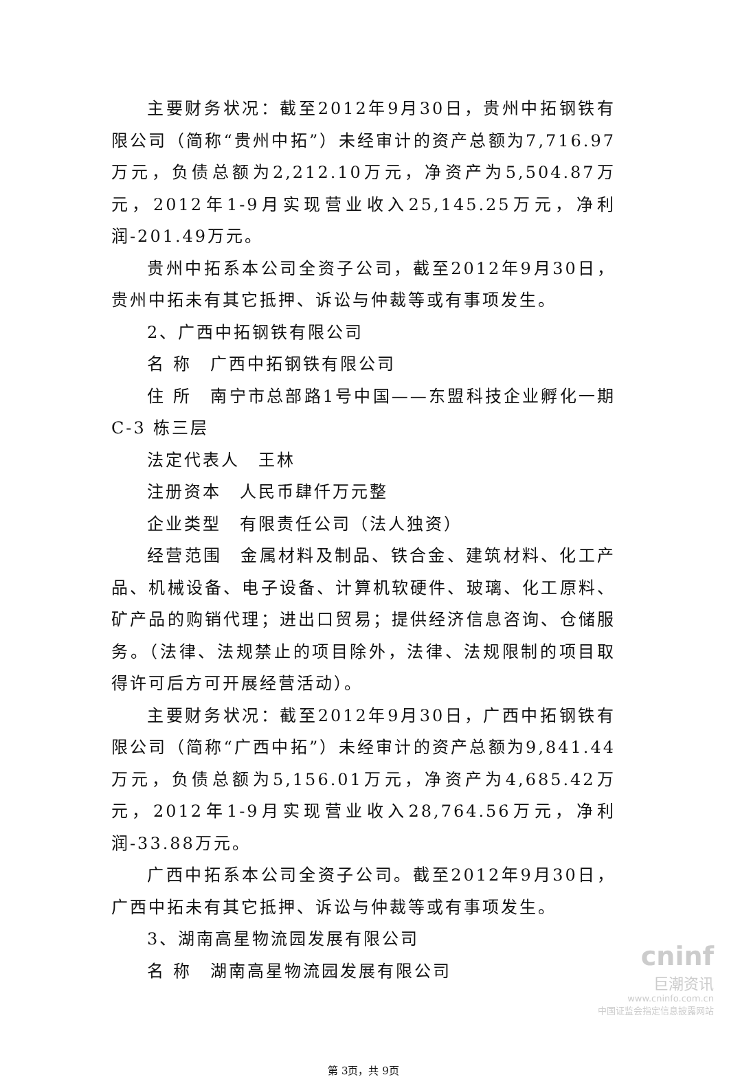主要财务状况：截至2012年9月30日，贵州中拓钢铁有限公司（简称“贵州中拓”）未经审计的资产总额为7,716.97万元，负债总额为2,212.10万元，净资产为5,504.87万元，2012年1-9月实现营业收入25,145.25万元，净利润-201.49万元。
贵州中拓系本公司全资子公司，截至2012年9月30日，贵州中拓未有其它抵押、诉讼与仲裁等或有事项发生。
2、广西中拓钢铁有限公司
名 称　广西中拓钢铁有限公司
住 所　南宁市总部路1号中国——东盟科技企业孵化一期C-3 栋三层
法定代表人　王林
注册资本　人民币肆仟万元整
企业类型　有限责任公司（法人独资）
经营范围　金属材料及制品、铁合金、建筑材料、化工产品、机械设备、电子设备、计算机软硬件、玻璃、化工原料、矿产品的购销代理；进出口贸易；提供经济信息咨询、仓储服务。（法律、法规禁止的项目除外，法律、法规限制的项目取得许可后方可开展经营活动）。
主要财务状况：截至2012年9月30日，广西中拓钢铁有限公司（简称“广西中拓”）未经审计的资产总额为9,841.44万元，负债总额为5,156.01万元，净资产为4,685.42万元，2012年1-9月实现营业收入28,764.56万元，净利润-33.88万元。
广西中拓系本公司全资子公司。截至2012年9月30日，广西中拓未有其它抵押、诉讼与仲裁等或有事项发生。
3、湖南高星物流园发展有限公司
名 称　湖南高星物流园发展有限公司
第 3页，共 9页
cninf
巨潮资讯
www.cninfo.com.cn
中国证监会指定信息披露网站